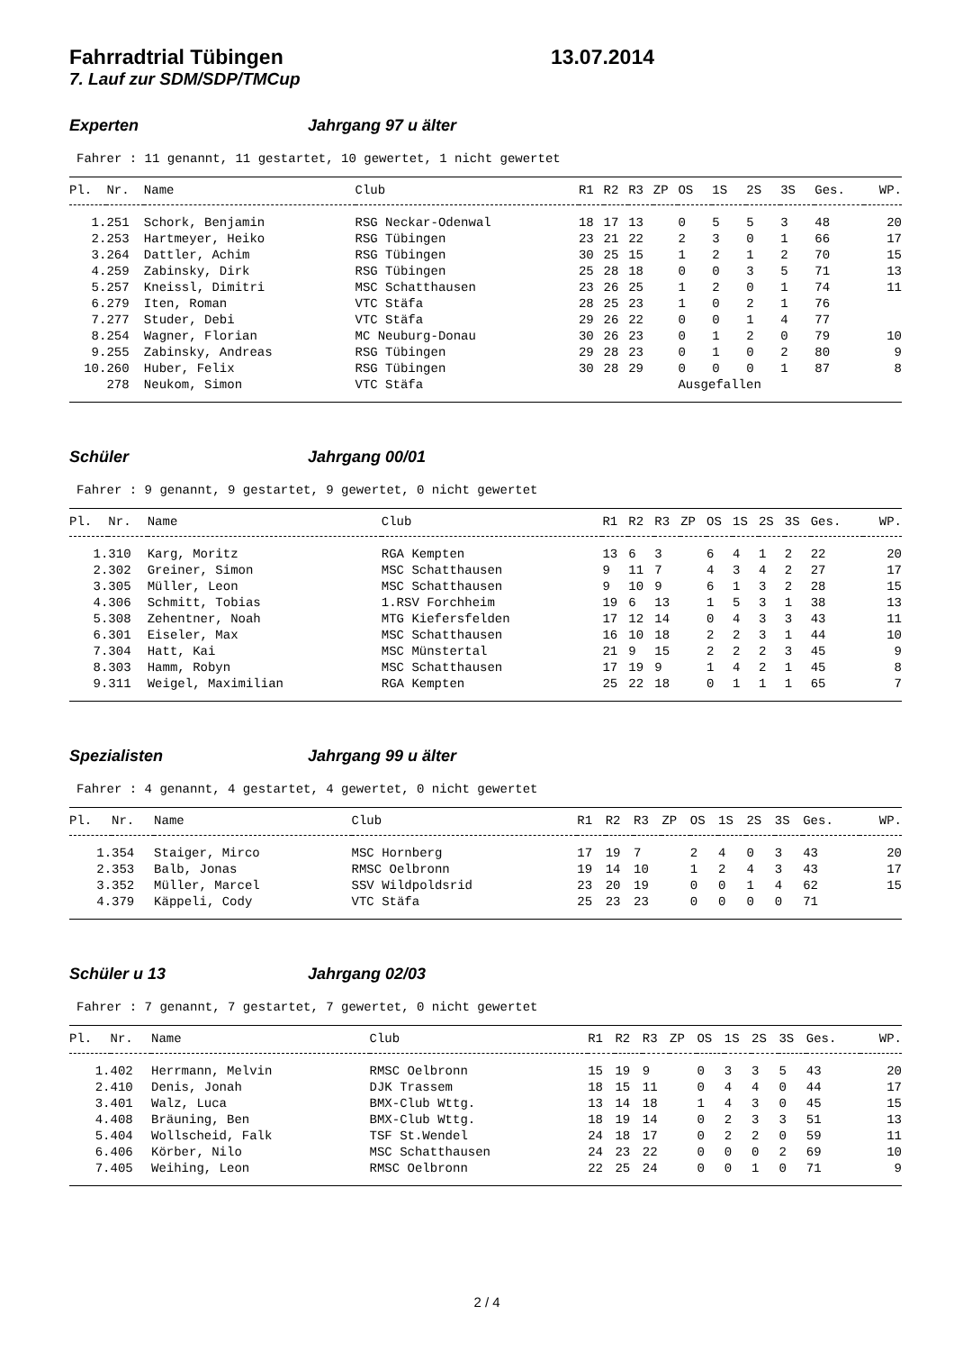Fahrradtrial Tübingen 13.07.2014
7. Lauf zur SDM/SDP/TMCup
Experten Jahrgang 97 u älter
Fahrer : 11 genannt, 11 gestartet, 10 gewertet, 1 nicht gewertet
| Pl. | Nr. | Name | Club | R1 | R2 | R3 | ZP | OS | 1S | 2S | 3S | Ges. | WP. |
| --- | --- | --- | --- | --- | --- | --- | --- | --- | --- | --- | --- | --- | --- |
| 1. | 251 | Schork, Benjamin | RSG Neckar-Odenwal | 18 | 17 | 13 | | 0 | 5 | 5 | 3 | 48 | 20 |
| 2. | 253 | Hartmeyer, Heiko | RSG Tübingen | 23 | 21 | 22 | | 2 | 3 | 0 | 1 | 66 | 17 |
| 3. | 264 | Dattler, Achim | RSG Tübingen | 30 | 25 | 15 | | 1 | 2 | 1 | 2 | 70 | 15 |
| 4. | 259 | Zabinsky, Dirk | RSG Tübingen | 25 | 28 | 18 | | 0 | 0 | 3 | 5 | 71 | 13 |
| 5. | 257 | Kneissl, Dimitri | MSC Schatthausen | 23 | 26 | 25 | | 1 | 2 | 0 | 1 | 74 | 11 |
| 6. | 279 | Iten, Roman | VTC Stäfa | 28 | 25 | 23 | | 1 | 0 | 2 | 1 | 76 | |
| 7. | 277 | Studer, Debi | VTC Stäfa | 29 | 26 | 22 | | 0 | 0 | 1 | 4 | 77 | |
| 8. | 254 | Wagner, Florian | MC Neuburg-Donau | 30 | 26 | 23 | | 0 | 1 | 2 | 0 | 79 | 10 |
| 9. | 255 | Zabinsky, Andreas | RSG Tübingen | 29 | 28 | 23 | | 0 | 1 | 0 | 2 | 80 | 9 |
| 10. | 260 | Huber, Felix | RSG Tübingen | 30 | 28 | 29 | | 0 | 0 | 0 | 1 | 87 | 8 |
| | 278 | Neukom, Simon | VTC Stäfa | | | | | Ausgefallen | | | | | |
Schüler Jahrgang 00/01
Fahrer : 9 genannt, 9 gestartet, 9 gewertet, 0 nicht gewertet
| Pl. | Nr. | Name | Club | R1 | R2 | R3 | ZP | OS | 1S | 2S | 3S | Ges. | WP. |
| --- | --- | --- | --- | --- | --- | --- | --- | --- | --- | --- | --- | --- | --- |
| 1. | 310 | Karg, Moritz | RGA Kempten | 13 | 6 | 3 | | 6 | 4 | 1 | 2 | 22 | 20 |
| 2. | 302 | Greiner, Simon | MSC Schatthausen | 9 | 11 | 7 | | 4 | 3 | 4 | 2 | 27 | 17 |
| 3. | 305 | Müller, Leon | MSC Schatthausen | 9 | 10 | 9 | | 6 | 1 | 3 | 2 | 28 | 15 |
| 4. | 306 | Schmitt, Tobias | 1.RSV Forchheim | 19 | 6 | 13 | | 1 | 5 | 3 | 1 | 38 | 13 |
| 5. | 308 | Zehentner, Noah | MTG Kiefersfelden | 17 | 12 | 14 | | 0 | 4 | 3 | 3 | 43 | 11 |
| 6. | 301 | Eiseler, Max | MSC Schatthausen | 16 | 10 | 18 | | 2 | 2 | 3 | 1 | 44 | 10 |
| 7. | 304 | Hatt, Kai | MSC Münstertal | 21 | 9 | 15 | | 2 | 2 | 2 | 3 | 45 | 9 |
| 8. | 303 | Hamm, Robyn | MSC Schatthausen | 17 | 19 | 9 | | 1 | 4 | 2 | 1 | 45 | 8 |
| 9. | 311 | Weigel, Maximilian | RGA Kempten | 25 | 22 | 18 | | 0 | 1 | 1 | 1 | 65 | 7 |
Spezialisten Jahrgang 99 u älter
Fahrer : 4 genannt, 4 gestartet, 4 gewertet, 0 nicht gewertet
| Pl. | Nr. | Name | Club | R1 | R2 | R3 | ZP | OS | 1S | 2S | 3S | Ges. | WP. |
| --- | --- | --- | --- | --- | --- | --- | --- | --- | --- | --- | --- | --- | --- |
| 1. | 354 | Staiger, Mirco | MSC Hornberg | 17 | 19 | 7 | | 2 | 4 | 0 | 3 | 43 | 20 |
| 2. | 353 | Balb, Jonas | RMSC Oelbronn | 19 | 14 | 10 | | 1 | 2 | 4 | 3 | 43 | 17 |
| 3. | 352 | Müller, Marcel | SSV Wildpoldsrid | 23 | 20 | 19 | | 0 | 0 | 1 | 4 | 62 | 15 |
| 4. | 379 | Käppeli, Cody | VTC Stäfa | 25 | 23 | 23 | | 0 | 0 | 0 | 0 | 71 | |
Schüler u 13 Jahrgang 02/03
Fahrer : 7 genannt, 7 gestartet, 7 gewertet, 0 nicht gewertet
| Pl. | Nr. | Name | Club | R1 | R2 | R3 | ZP | OS | 1S | 2S | 3S | Ges. | WP. |
| --- | --- | --- | --- | --- | --- | --- | --- | --- | --- | --- | --- | --- | --- |
| 1. | 402 | Herrmann, Melvin | RMSC Oelbronn | 15 | 19 | 9 | | 0 | 3 | 3 | 5 | 43 | 20 |
| 2. | 410 | Denis, Jonah | DJK Trassem | 18 | 15 | 11 | | 0 | 4 | 4 | 0 | 44 | 17 |
| 3. | 401 | Walz, Luca | BMX-Club Wttg. | 13 | 14 | 18 | | 1 | 4 | 3 | 0 | 45 | 15 |
| 4. | 408 | Bräuning, Ben | BMX-Club Wttg. | 18 | 19 | 14 | | 0 | 2 | 3 | 3 | 51 | 13 |
| 5. | 404 | Wollscheid, Falk | TSF St.Wendel | 24 | 18 | 17 | | 0 | 2 | 2 | 0 | 59 | 11 |
| 6. | 406 | Körber, Nilo | MSC Schatthausen | 24 | 23 | 22 | | 0 | 0 | 0 | 2 | 69 | 10 |
| 7. | 405 | Weihing, Leon | RMSC Oelbronn | 22 | 25 | 24 | | 0 | 0 | 1 | 0 | 71 | 9 |
2 / 4